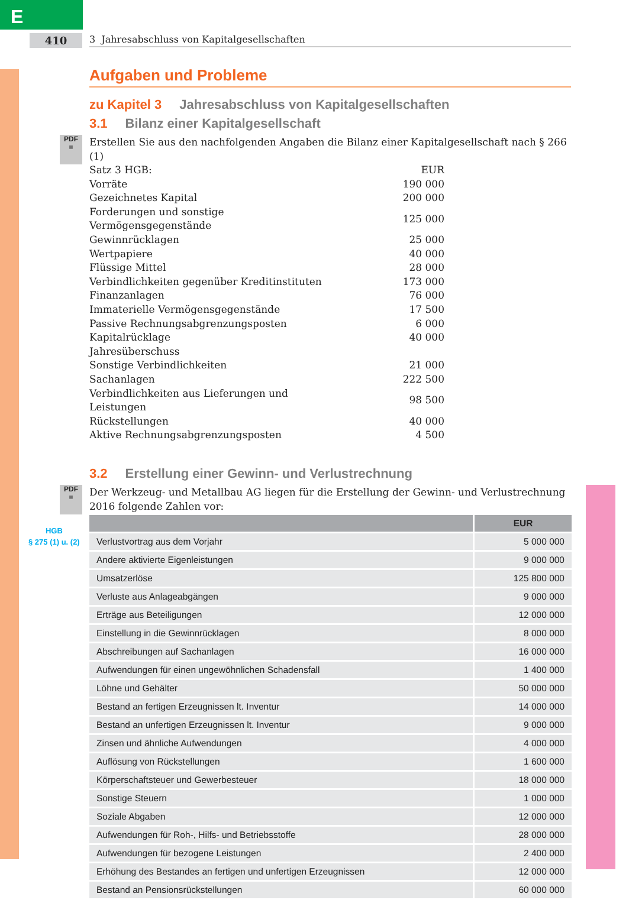E
410
3 Jahresabschluss von Kapitalgesellschaften
HGB
§ 275 (1) u. (2)
Aufgaben und Probleme
zu Kapitel 3 Jahresabschluss von Kapitalgesellschaften
3.1 Bilanz einer Kapitalgesellschaft
PDF
≡
Erstellen Sie aus den nachfolgenden Angaben die Bilanz einer Kapitalgesellschaft nach § 266 (1)
| Satz 3 HGB: | EUR |
| Vorräte | 190 000 |
| Gezeichnetes Kapital | 200 000 |
| Forderungen und sonstige Vermögensgegenstände | 125 000 |
| Gewinnrücklagen | 25 000 |
| Wertpapiere | 40 000 |
| Flüssige Mittel | 28 000 |
| Verbindlichkeiten gegenüber Kreditinstituten | 173 000 |
| Finanzanlagen | 76 000 |
| Immaterielle Vermögensgegenstände | 17 500 |
| Passive Rechnungsabgrenzungsposten | 6 000 |
| Kapitalrücklage | 40 000 |
| Jahresüberschuss | |
| Sonstige Verbindlichkeiten | 21 000 |
| Sachanlagen | 222 500 |
| Verbindlichkeiten aus Lieferungen und Leistungen | 98 500 |
| Rückstellungen | 40 000 |
| Aktive Rechnungsabgrenzungsposten | 4 500 |
3.2 Erstellung einer Gewinn- und Verlustrechnung
PDF
≡
Der Werkzeug- und Metallbau AG liegen für die Erstellung der Gewinn- und Verlustrechnung 2016 folgende Zahlen vor:
| | EUR |
| --- | --- |
| Verlustvortrag aus dem Vorjahr | 5 000 000 |
| Andere aktivierte Eigenleistungen | 9 000 000 |
| Umsatzerlöse | 125 800 000 |
| Verluste aus Anlageabgängen | 9 000 000 |
| Erträge aus Beteiligungen | 12 000 000 |
| Einstellung in die Gewinnrücklagen | 8 000 000 |
| Abschreibungen auf Sachanlagen | 16 000 000 |
| Aufwendungen für einen ungewöhnlichen Schadensfall | 1 400 000 |
| Löhne und Gehälter | 50 000 000 |
| Bestand an fertigen Erzeugnissen lt. Inventur | 14 000 000 |
| Bestand an unfertigen Erzeugnissen lt. Inventur | 9 000 000 |
| Zinsen und ähnliche Aufwendungen | 4 000 000 |
| Auflösung von Rückstellungen | 1 600 000 |
| Körperschaftsteuer und Gewerbesteuer | 18 000 000 |
| Sonstige Steuern | 1 000 000 |
| Soziale Abgaben | 12 000 000 |
| Aufwendungen für Roh-, Hilfs- und Betriebsstoffe | 28 000 000 |
| Aufwendungen für bezogene Leistungen | 2 400 000 |
| Erhöhung des Bestandes an fertigen und unfertigen Erzeugnissen | 12 000 000 |
| Bestand an Pensionsrückstellungen | 60 000 000 |